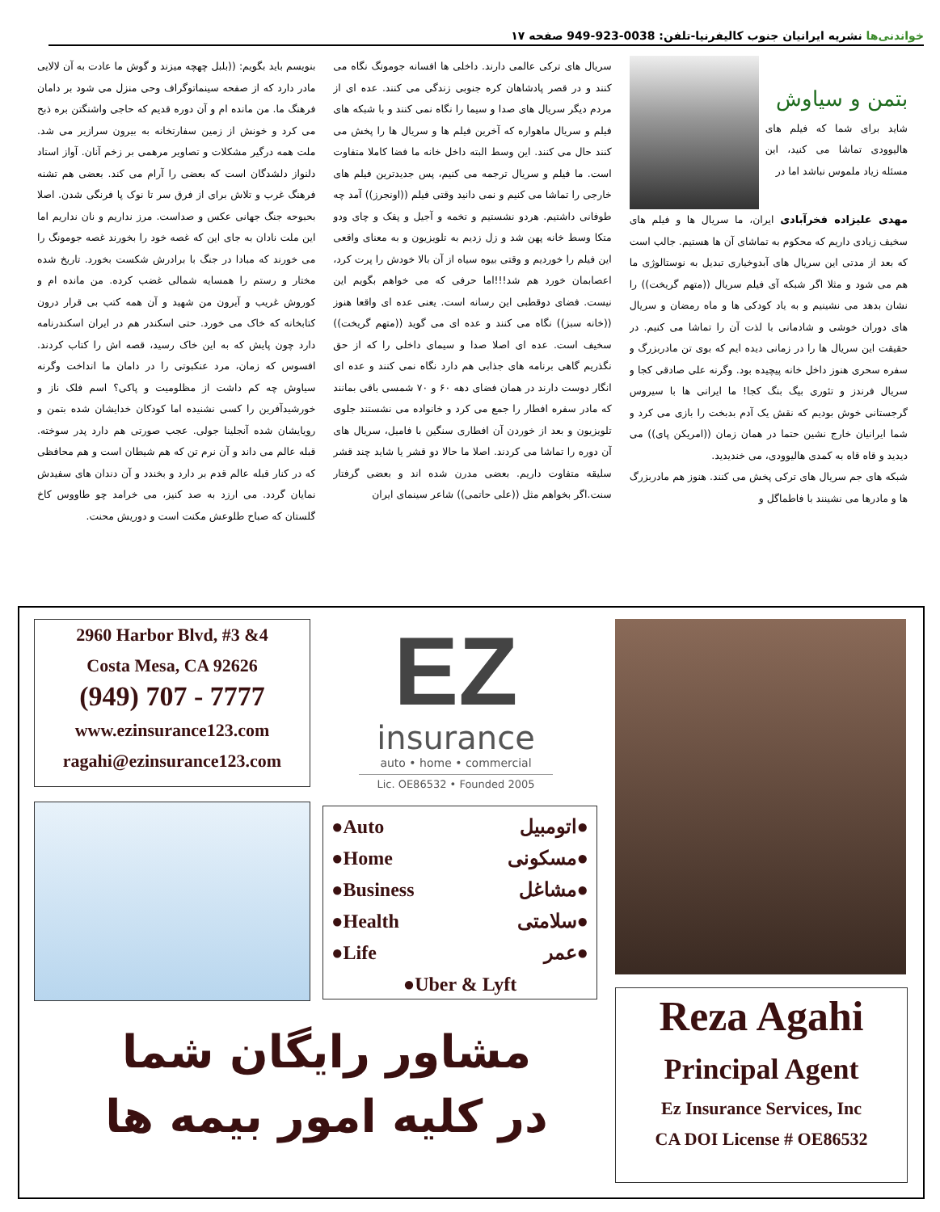خواندنی‌ها نشریه ایرانیان جنوب کالیفرنیا-تلفن: 0038-923-949 صفحه ۱۷
بتمن و سیاوش
شاید برای شما که فیلم های هالیوودی تماشا می کنید، این مسئله زیاد ملموس نباشد اما در
مهدی علیزاده فخرآبادی ایران، ما سریال ها و فیلم های سخیف زیادی داریم که محکوم به تماشای آن ها هستیم. جالب است که بعد از مدتی این سریال های آبدوخیاری تبدیل به نوستالوژی ما هم می شود و مثلا اگر شبکه آی فیلم سریال ((متهم گریخت)) را نشان بدهد می نشینیم و به یاد کودکی ها و ماه رمضان و سریال های دوران خوشی و شادمانی با لذت آن را تماشا می کنیم. در حقیقت این سریال ها را در زمانی دیده ایم که بوی تن مادربزرگ و سفره سحری هنوز داخل خانه پیچیده بود. وگرنه علی صادقی کجا و سریال فرندز و تئوری بیگ بنگ کجا! ما ایرانی ها با سیروس گرجستانی خوش بودیم که نقش یک آدم بدبخت را بازی می کرد و شما ایرانیان خارج نشین حتما در همان زمان ((امریکن پای)) می دیدید و قاه قاه به کمدی هالیوودی، می خندیدید.
شبکه های جم سریال های ترکی پخش می کنند. هنوز هم مادربزرگ ها و مادرها می نشینند با فاطماگل و
سریال های ترکی عالمی دارند. داخلی ها افسانه جومونگ نگاه می کنند و در قصر پادشاهان کره جنوبی زندگی می کنند. عده ای از مردم دیگر سریال های صدا و سیما را نگاه نمی کنند و با شبکه های فیلم و سریال ماهواره که آخرین فیلم ها و سریال ها را پخش می کنند حال می کنند. این وسط البته داخل خانه ما فضا کاملا متفاوت است. ما فیلم و سریال ترجمه می کنیم، پس جدیدترین فیلم های خارجی را تماشا می کنیم و نمی دانید وقتی فیلم ((اونجرز)) آمد چه طوفانی داشتیم. هردو نشستیم و تخمه و آجیل و پفک و چای ودو متکا وسط خانه پهن شد و زل زدیم به تلویزیون و به معنای واقعی این فیلم را خوردیم و وقتی بیوه سیاه از آن بالا خودش را پرت کرد، اعصابمان خورد هم شد!!!اما حرفی که می خواهم بگویم این نیست. فضای دوقطبی این رسانه است. یعنی عده ای واقعا هنوز ((خانه سبز)) نگاه می کنند و عده ای می گوید ((متهم گریخت)) سخیف است. عده ای اصلا صدا و سیمای داخلی را که از حق نگذریم گاهی برنامه های جذابی هم دارد نگاه نمی کنند و عده ای انگار دوست دارند در همان فضای دهه ۶۰ و ۷۰ شمسی باقی بمانند که مادر سفره افطار را جمع می کرد و خانواده می نشستند جلوی تلویزیون و بعد از خوردن آن افطاری سنگین با فامیل، سریال های آن دوره را تماشا می کردند. اصلا ما حالا دو قشر یا شاید چند قشر سلیقه متفاوت داریم. بعضی مدرن شده اند و بعضی گرفتار سنت.اگر بخواهم مثل ((علی حاتمی)) شاعر سینمای ایران
بنویسم باید بگویم: ((بلبل چهچه میزند و گوش ما عادت به آن لالایی مادر دارد که از صفحه سینماتوگراف وحی منزل می شود بر دامان فرهنگ ما. من مانده ام و آن دوره قدیم که حاجی واشنگتن بره ذبح می کرد و خونش از زمین سفارتخانه به بیرون سرازیر می شد. ملت همه درگیر مشکلات و تصاویر مرهمی بر زخم آنان. آواز استاد دلنواز دلشدگان است که بعضی را آرام می کند. بعضی هم تشنه فرهنگ غرب و تلاش برای از فرق سر تا نوک پا فرنگی شدن. اصلا بحبوحه جنگ جهانی عکس و صداست. مرز نداریم و نان نداریم اما این ملت نادان به جای این که غصه خود را بخورند غصه جومونگ را می خورند که مبادا در جنگ با برادرش شکست بخورد. تاریخ شده مختار و رستم را همسایه شمالی غضب کرده. من مانده ام و کوروش غریب و آیرون من شهید و آن همه کتب بی قرار درون کتابخانه که خاک می خورد. حتی اسکندر هم در ایران اسکندرنامه دارد چون پایش که به این خاک رسید، قصه اش را کتاب کردند. افسوس که زمان، مرد عنکبوتی را در دامان ما انداخت وگرنه سیاوش چه کم داشت از مظلومیت و پاکی؟ اسم فلک ناز و خورشیدآفرین را کسی نشنیده اما کودکان خدایشان شده بتمن و رویایشان شده آنجلینا جولی. عجب صورتی هم دارد پدر سوخته. قبله عالم می داند و آن نرم تن که هم شیطان است و هم محافظی که در کنار قبله عالم قدم بر دارد و بخندد و آن دندان های سفیدش نمایان گردد. می ارزد به صد کنیز، می خرامد چو طاووس کاخ گلستان که صباح طلوعش مکنت است و دوریش محنت.
2960 Harbor Blvd, #3 &4
Costa Mesa, CA 92626
(949) 707 - 7777
www.ezinsurance123.com
ragahi@ezinsurance123.com
EZ
insurance
auto • home • commercial
Lic. OE86532 • Founded 2005
●Auto اتومبیل●
●Home مسکونی●
●Business مشاغل●
●Health سلامتی●
●Life عمر●
●Uber & Lyft
Reza Agahi
Principal Agent
Ez Insurance Services, Inc
CA DOI License # OE86532
مشاور رایگان شما
در کلیه امور بیمه ها